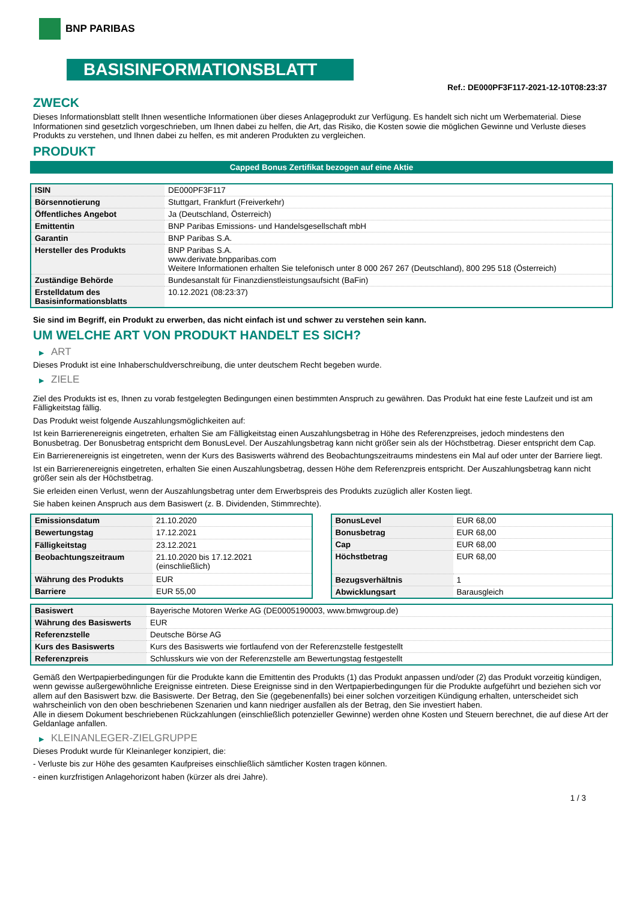BNP PARIBAS
BASISINFORMATIONSBLATT
Ref.: DE000PF3F117-2021-12-10T08:23:37
ZWECK
Dieses Informationsblatt stellt Ihnen wesentliche Informationen über dieses Anlageprodukt zur Verfügung. Es handelt sich nicht um Werbematerial. Diese Informationen sind gesetzlich vorgeschrieben, um Ihnen dabei zu helfen, die Art, das Risiko, die Kosten sowie die möglichen Gewinne und Verluste dieses Produkts zu verstehen, und Ihnen dabei zu helfen, es mit anderen Produkten zu vergleichen.
PRODUKT
Capped Bonus Zertifikat bezogen auf eine Aktie
| ISIN | DE000PF3F117 |
| Börsennotierung | Stuttgart, Frankfurt (Freiverkehr) |
| Öffentliches Angebot | Ja (Deutschland, Österreich) |
| Emittentin | BNP Paribas Emissions- und Handelsgesellschaft mbH |
| Garantin | BNP Paribas S.A. |
| Hersteller des Produkts | BNP Paribas S.A. www.derivate.bnpparibas.com Weitere Informationen erhalten Sie telefonisch unter 8 000 267 267 (Deutschland), 800 295 518 (Österreich) |
| Zuständige Behörde | Bundesanstalt für Finanzdienstleistungsaufsicht (BaFin) |
| Erstelldatum des Basisinformationsblatts | 10.12.2021 (08:23:37) |
Sie sind im Begriff, ein Produkt zu erwerben, das nicht einfach ist und schwer zu verstehen sein kann.
UM WELCHE ART VON PRODUKT HANDELT ES SICH?
▶ ART
Dieses Produkt ist eine Inhaberschuldverschreibung, die unter deutschem Recht begeben wurde.
▶ ZIELE
Ziel des Produkts ist es, Ihnen zu vorab festgelegten Bedingungen einen bestimmten Anspruch zu gewähren. Das Produkt hat eine feste Laufzeit und ist am Fälligkeitstag fällig.
Das Produkt weist folgende Auszahlungsmöglichkeiten auf:
Ist kein Barrierenereignis eingetreten, erhalten Sie am Fälligkeitstag einen Auszahlungsbetrag in Höhe des Referenzpreises, jedoch mindestens den Bonusbetrag. Der Bonusbetrag entspricht dem BonusLevel. Der Auszahlungsbetrag kann nicht größer sein als der Höchstbetrag. Dieser entspricht dem Cap.
Ein Barrierenereignis ist eingetreten, wenn der Kurs des Basiswerts während des Beobachtungszeitraums mindestens ein Mal auf oder unter der Barriere liegt.
Ist ein Barrierenereignis eingetreten, erhalten Sie einen Auszahlungsbetrag, dessen Höhe dem Referenzpreis entspricht. Der Auszahlungsbetrag kann nicht größer sein als der Höchstbetrag.
Sie erleiden einen Verlust, wenn der Auszahlungsbetrag unter dem Erwerbspreis des Produkts zuzüglich aller Kosten liegt.
Sie haben keinen Anspruch aus dem Basiswert (z. B. Dividenden, Stimmrechte).
| Emissionsdatum | 21.10.2020 |
| Bewertungstag | 17.12.2021 |
| Fälligkeitstag | 23.12.2021 |
| Beobachtungszeitraum | 21.10.2020 bis 17.12.2021 (einschließlich) |
| Währung des Produkts | EUR |
| Barriere | EUR 55,00 |
| BonusLevel | EUR 68,00 |
| Bonusbetrag | EUR 68,00 |
| Cap | EUR 68,00 |
| Höchstbetrag | EUR 68,00 |
| Bezugsverhältnis | 1 |
| Abwicklungsart | Barausgleich |
| Basiswert | Bayerische Motoren Werke AG (DE0005190003, www.bmwgroup.de) |
| Währung des Basiswerts | EUR |
| Referenzstelle | Deutsche Börse AG |
| Kurs des Basiswerts | Kurs des Basiswerts wie fortlaufend von der Referenzstelle festgestellt |
| Referenzpreis | Schlusskurs wie von der Referenzstelle am Bewertungstag festgestellt |
Gemäß den Wertpapierbedingungen für die Produkte kann die Emittentin des Produkts (1) das Produkt anpassen und/oder (2) das Produkt vorzeitig kündigen, wenn gewisse außergewöhnliche Ereignisse eintreten. Diese Ereignisse sind in den Wertpapierbedingungen für die Produkte aufgeführt und beziehen sich vor allem auf den Basiswert bzw. die Basiswerte. Der Betrag, den Sie (gegebenenfalls) bei einer solchen vorzeitigen Kündigung erhalten, unterscheidet sich wahrscheinlich von den oben beschriebenen Szenarien und kann niedriger ausfallen als der Betrag, den Sie investiert haben.
Alle in diesem Dokument beschriebenen Rückzahlungen (einschließlich potenzieller Gewinne) werden ohne Kosten und Steuern berechnet, die auf diese Art der Geldanlage anfallen.
▶ KLEINANLEGER-ZIELGRUPPE
Dieses Produkt wurde für Kleinanleger konzipiert, die:
- Verluste bis zur Höhe des gesamten Kaufpreises einschließlich sämtlicher Kosten tragen können.
- einen kurzfristigen Anlagehorizont haben (kürzer als drei Jahre).
1 / 3